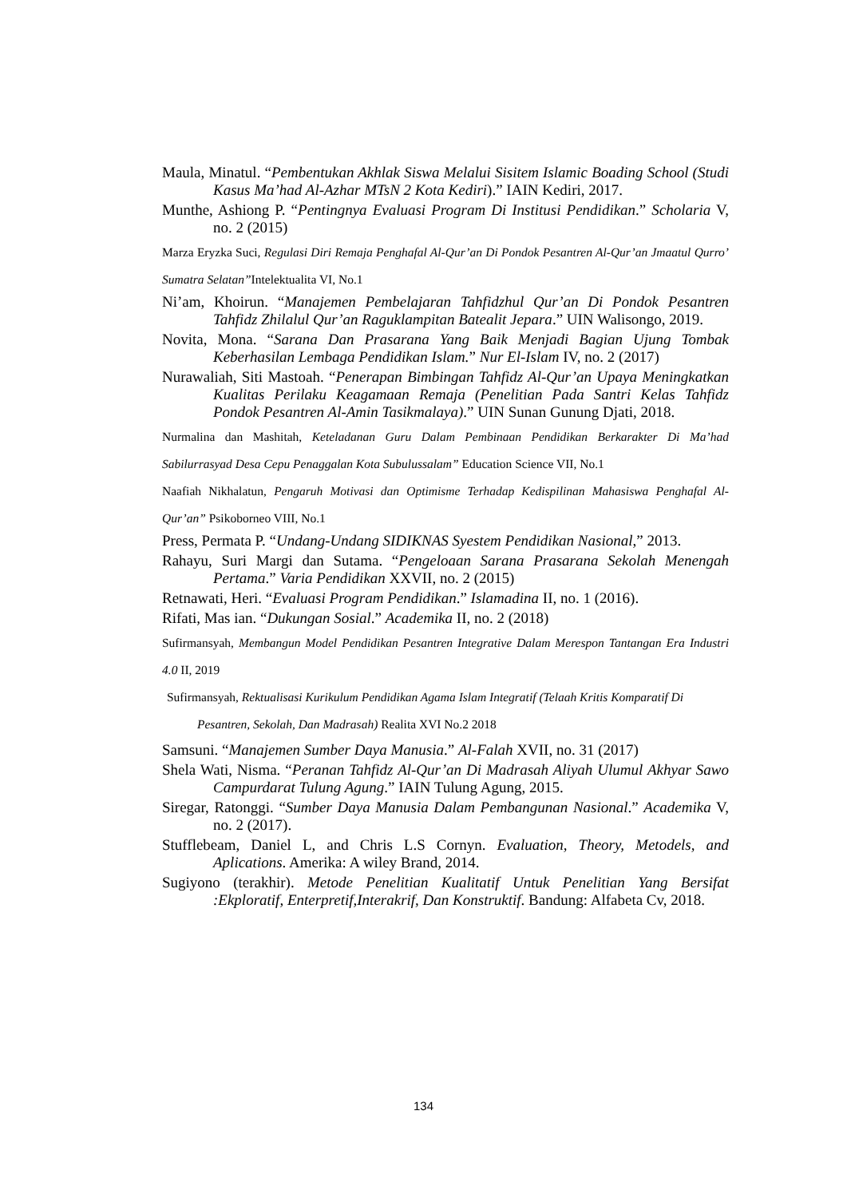Maula, Minatul. “Pembentukan Akhlak Siswa Melalui Sisitem Islamic Boading School (Studi Kasus Ma’had Al-Azhar MTsN 2 Kota Kediri).” IAIN Kediri, 2017.
Munthe, Ashiong P. “Pentingnya Evaluasi Program Di Institusi Pendidikan.” Scholaria V, no. 2 (2015)
Marza Eryzka Suci, Regulasi Diri Remaja Penghafal Al-Qur’an Di Pondok Pesantren Al-Qur’an Jmaatul Qurro’ Sumatra Selatan”Intelektualita VI, No.1
Ni’am, Khoirun. “Manajemen Pembelajaran Tahfidzhul Qur’an Di Pondok Pesantren Tahfidz Zhilalul Qur’an Raguklampitan Batealit Jepara.” UIN Walisongo, 2019.
Novita, Mona. “Sarana Dan Prasarana Yang Baik Menjadi Bagian Ujung Tombak Keberhasilan Lembaga Pendidikan Islam.” Nur El-Islam IV, no. 2 (2017)
Nurawaliah, Siti Mastoah. “Penerapan Bimbingan Tahfidz Al-Qur’an Upaya Meningkatkan Kualitas Perilaku Keagamaan Remaja (Penelitian Pada Santri Kelas Tahfidz Pondok Pesantren Al-Amin Tasikmalaya).” UIN Sunan Gunung Djati, 2018.
Nurmalina dan Mashitah, Keteladanan Guru Dalam Pembinaan Pendidikan Berkarakter Di Ma’had Sabilurrasyad Desa Cepu Penaggalan Kota Subulussalam” Education Science VII, No.1
Naafiah Nikhalatun, Pengaruh Motivasi dan Optimisme Terhadap Kedispilinan Mahasiswa Penghafal Al-Qur’an” Psikoborneo VIII, No.1
Press, Permata P. “Undang-Undang SIDIKNAS Syestem Pendidikan Nasional,” 2013.
Rahayu, Suri Margi dan Sutama. “Pengeloaan Sarana Prasarana Sekolah Menengah Pertama.” Varia Pendidikan XXVII, no. 2 (2015)
Retnawati, Heri. “Evaluasi Program Pendidikan.” Islamadina II, no. 1 (2016).
Rifati, Mas ian. “Dukungan Sosial.” Academika II, no. 2 (2018)
Sufirmansyah, Membangun Model Pendidikan Pesantren Integrative Dalam Merespon Tantangan Era Industri 4.0 II, 2019
Sufirmansyah, Rektualisasi Kurikulum Pendidikan Agama Islam Integratif (Telaah Kritis Komparatif Di Pesantren, Sekolah, Dan Madrasah) Realita XVI No.2 2018
Samsuni. “Manajemen Sumber Daya Manusia.” Al-Falah XVII, no. 31 (2017)
Shela Wati, Nisma. “Peranan Tahfidz Al-Qur’an Di Madrasah Aliyah Ulumul Akhyar Sawo Campurdarat Tulung Agung.” IAIN Tulung Agung, 2015.
Siregar, Ratonggi. “Sumber Daya Manusia Dalam Pembangunan Nasional.” Academika V, no. 2 (2017).
Stufflebeam, Daniel L, and Chris L.S Cornyn. Evaluation, Theory, Metodels, and Aplications. Amerika: A wiley Brand, 2014.
Sugiyono (terakhir). Metode Penelitian Kualitatif Untuk Penelitian Yang Bersifat :Ekploratif, Enterpretif,Interakrif, Dan Konstruktif. Bandung: Alfabeta Cv, 2018.
134